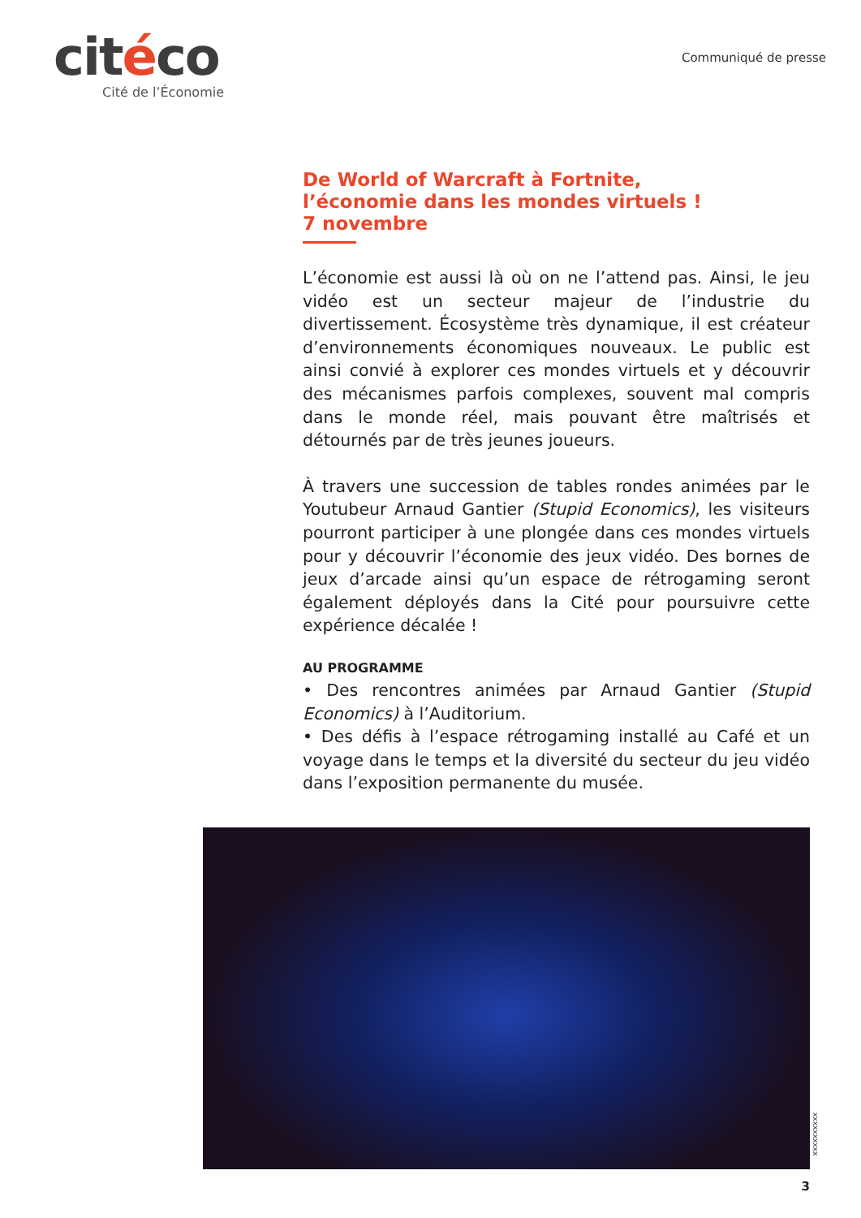citéco
Cité de l’Économie
Communiqué de presse
De World of Warcraft à Fortnite,
l’économie dans les mondes virtuels !
7 novembre
L’économie est aussi là où on ne l’attend pas. Ainsi, le jeu vidéo est un secteur majeur de l’industrie du divertissement. Écosystème très dynamique, il est créateur d’environnements économiques nouveaux. Le public est ainsi convié à explorer ces mondes virtuels et y découvrir des mécanismes parfois complexes, souvent mal compris dans le monde réel, mais pouvant être maîtrisés et détournés par de très jeunes joueurs.
À travers une succession de tables rondes animées par le Youtubeur Arnaud Gantier (Stupid Economics), les visiteurs pourront participer à une plongée dans ces mondes virtuels pour y découvrir l’économie des jeux vidéo. Des bornes de jeux d’arcade ainsi qu’un espace de rétrogaming seront également déployés dans la Cité pour poursuivre cette expérience décalée !
AU PROGRAMME
• Des rencontres animées par Arnaud Gantier (Stupid Economics) à l’Auditorium.
• Des défis à l’espace rétrogaming installé au Café et un voyage dans le temps et la diversité du secteur du jeu vidéo dans l’exposition permanente du musée.
xxxxxxxxxx
3